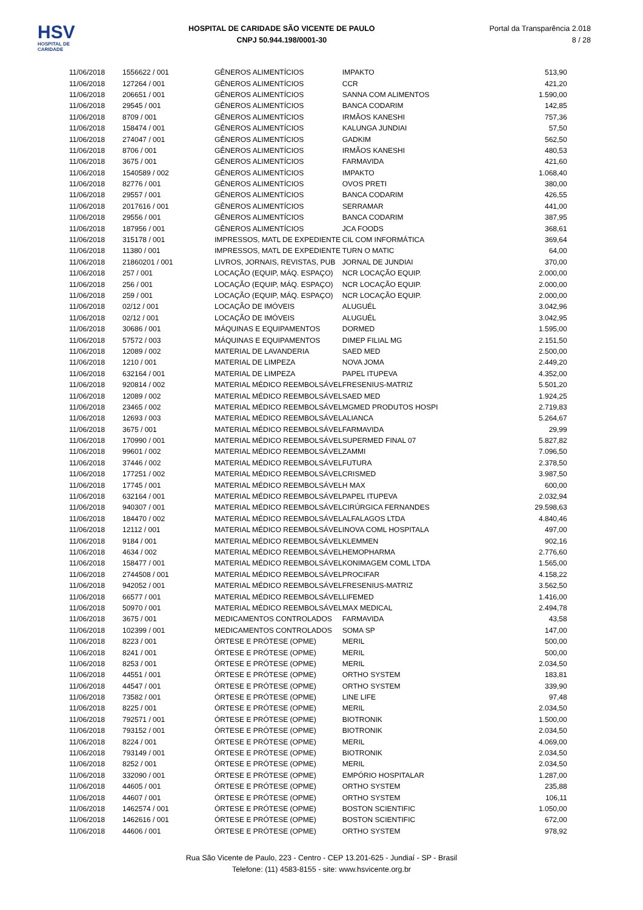HSV
HOSPITAL DE CARIDADE
HOSPITAL DE CARIDADE SÃO VICENTE DE PAULO
CNPJ 50.944.198/0001-30
Portal da Transparência 2.018
8 / 28
| 11/06/2018 | 1556622 / 001 | GÊNEROS ALIMENTÍCIOS | IMPAKTO | 513,90 |
| 11/06/2018 | 127264 / 001 | GÊNEROS ALIMENTÍCIOS | CCR | 421,20 |
| 11/06/2018 | 206651 / 001 | GÊNEROS ALIMENTÍCIOS | SANNA COM ALIMENTOS | 1.590,00 |
| 11/06/2018 | 29545 / 001 | GÊNEROS ALIMENTÍCIOS | BANCA CODARIM | 142,85 |
| 11/06/2018 | 8709 / 001 | GÊNEROS ALIMENTÍCIOS | IRMÃOS KANESHI | 757,36 |
| 11/06/2018 | 158474 / 001 | GÊNEROS ALIMENTÍCIOS | KALUNGA JUNDIAI | 57,50 |
| 11/06/2018 | 274047 / 001 | GÊNEROS ALIMENTÍCIOS | GADKIM | 562,50 |
| 11/06/2018 | 8706 / 001 | GÊNEROS ALIMENTÍCIOS | IRMÃOS KANESHI | 480,53 |
| 11/06/2018 | 3675 / 001 | GÊNEROS ALIMENTÍCIOS | FARMAVIDA | 421,60 |
| 11/06/2018 | 1540589 / 002 | GÊNEROS ALIMENTÍCIOS | IMPAKTO | 1.068,40 |
| 11/06/2018 | 82776 / 001 | GÊNEROS ALIMENTÍCIOS | OVOS PRETI | 380,00 |
| 11/06/2018 | 29557 / 001 | GÊNEROS ALIMENTÍCIOS | BANCA CODARIM | 426,55 |
| 11/06/2018 | 2017616 / 001 | GÊNEROS ALIMENTÍCIOS | SERRAMAR | 441,00 |
| 11/06/2018 | 29556 / 001 | GÊNEROS ALIMENTÍCIOS | BANCA CODARIM | 387,95 |
| 11/06/2018 | 187956 / 001 | GÊNEROS ALIMENTÍCIOS | JCA FOODS | 368,61 |
| 11/06/2018 | 315178 / 001 | IMPRESSOS, MATL DE EXPEDIENTE | CIL COM INFORMÁTICA | 369,64 |
| 11/06/2018 | 11380 / 001 | IMPRESSOS, MATL DE EXPEDIENTE | TURN O MATIC | 64,00 |
| 11/06/2018 | 21860201 / 001 | LIVROS, JORNAIS, REVISTAS, PUB | JORNAL DE JUNDIAI | 370,00 |
| 11/06/2018 | 257 / 001 | LOCAÇÃO (EQUIP, MÁQ. ESPAÇO) | NCR LOCAÇÃO EQUIP. | 2.000,00 |
| 11/06/2018 | 256 / 001 | LOCAÇÃO (EQUIP, MÁQ. ESPAÇO) | NCR LOCAÇÃO EQUIP. | 2.000,00 |
| 11/06/2018 | 259 / 001 | LOCAÇÃO (EQUIP, MÁQ. ESPAÇO) | NCR LOCAÇÃO EQUIP. | 2.000,00 |
| 11/06/2018 | 02/12 / 001 | LOCAÇÃO DE IMÓVEIS | ALUGUÉL | 3.042,96 |
| 11/06/2018 | 02/12 / 001 | LOCAÇÃO DE IMÓVEIS | ALUGUÉL | 3.042,95 |
| 11/06/2018 | 30686 / 001 | MÁQUINAS E EQUIPAMENTOS | DORMED | 1.595,00 |
| 11/06/2018 | 57572 / 003 | MÁQUINAS E EQUIPAMENTOS | DIMEP FILIAL MG | 2.151,50 |
| 11/06/2018 | 12089 / 002 | MATERIAL DE LAVANDERIA | SAED MED | 2.500,00 |
| 11/06/2018 | 1210 / 001 | MATERIAL DE LIMPEZA | NOVA JOMA | 2.449,20 |
| 11/06/2018 | 632164 / 001 | MATERIAL DE LIMPEZA | PAPEL ITUPEVA | 4.352,00 |
| 11/06/2018 | 920814 / 002 | MATERIAL MÉDICO REEMBOLSÁVEL | FRESENIUS-MATRIZ | 5.501,20 |
| 11/06/2018 | 12089 / 002 | MATERIAL MÉDICO REEMBOLSÁVEL | SAED MED | 1.924,25 |
| 11/06/2018 | 23465 / 002 | MATERIAL MÉDICO REEMBOLSÁVEL | MGMED PRODUTOS HOSPI | 2.719,83 |
| 11/06/2018 | 12693 / 003 | MATERIAL MÉDICO REEMBOLSÁVEL | ALIANCA | 5.264,67 |
| 11/06/2018 | 3675 / 001 | MATERIAL MÉDICO REEMBOLSÁVEL | FARMAVIDA | 29,99 |
| 11/06/2018 | 170990 / 001 | MATERIAL MÉDICO REEMBOLSÁVEL | SUPERMED FINAL 07 | 5.827,82 |
| 11/06/2018 | 99601 / 002 | MATERIAL MÉDICO REEMBOLSÁVEL | ZAMMI | 7.096,50 |
| 11/06/2018 | 37446 / 002 | MATERIAL MÉDICO REEMBOLSÁVEL | FUTURA | 2.378,50 |
| 11/06/2018 | 177251 / 002 | MATERIAL MÉDICO REEMBOLSÁVEL | CRISMED | 3.987,50 |
| 11/06/2018 | 17745 / 001 | MATERIAL MÉDICO REEMBOLSÁVEL | H MAX | 600,00 |
| 11/06/2018 | 632164 / 001 | MATERIAL MÉDICO REEMBOLSÁVEL | PAPEL ITUPEVA | 2.032,94 |
| 11/06/2018 | 940307 / 001 | MATERIAL MÉDICO REEMBOLSÁVEL | CIRÚRGICA FERNANDES | 29.598,63 |
| 11/06/2018 | 184470 / 002 | MATERIAL MÉDICO REEMBOLSÁVEL | ALFALAGOS LTDA | 4.840,46 |
| 11/06/2018 | 12112 / 001 | MATERIAL MÉDICO REEMBOLSÁVEL | INOVA COML HOSPITALA | 497,00 |
| 11/06/2018 | 9184 / 001 | MATERIAL MÉDICO REEMBOLSÁVEL | KLEMMEN | 902,16 |
| 11/06/2018 | 4634 / 002 | MATERIAL MÉDICO REEMBOLSÁVEL | HEMOPHARMA | 2.776,60 |
| 11/06/2018 | 158477 / 001 | MATERIAL MÉDICO REEMBOLSÁVEL | KONIMAGEM COML LTDA | 1.565,00 |
| 11/06/2018 | 2744508 / 001 | MATERIAL MÉDICO REEMBOLSÁVEL | PROCIFAR | 4.158,22 |
| 11/06/2018 | 942052 / 001 | MATERIAL MÉDICO REEMBOLSÁVEL | FRESENIUS-MATRIZ | 3.562,50 |
| 11/06/2018 | 66577 / 001 | MATERIAL MÉDICO REEMBOLSÁVEL | LIFEMED | 1.416,00 |
| 11/06/2018 | 50970 / 001 | MATERIAL MÉDICO REEMBOLSÁVEL | MAX MEDICAL | 2.494,78 |
| 11/06/2018 | 3675 / 001 | MEDICAMENTOS CONTROLADOS | FARMAVIDA | 43,58 |
| 11/06/2018 | 102399 / 001 | MEDICAMENTOS CONTROLADOS | SOMA SP | 147,00 |
| 11/06/2018 | 8223 / 001 | ÓRTESE E PRÓTESE (OPME) | MERIL | 500,00 |
| 11/06/2018 | 8241 / 001 | ÓRTESE E PRÓTESE (OPME) | MERIL | 500,00 |
| 11/06/2018 | 8253 / 001 | ÓRTESE E PRÓTESE (OPME) | MERIL | 2.034,50 |
| 11/06/2018 | 44551 / 001 | ÓRTESE E PRÓTESE (OPME) | ORTHO SYSTEM | 183,81 |
| 11/06/2018 | 44547 / 001 | ÓRTESE E PRÓTESE (OPME) | ORTHO SYSTEM | 339,90 |
| 11/06/2018 | 73582 / 001 | ÓRTESE E PRÓTESE (OPME) | LINE LIFE | 97,48 |
| 11/06/2018 | 8225 / 001 | ÓRTESE E PRÓTESE (OPME) | MERIL | 2.034,50 |
| 11/06/2018 | 792571 / 001 | ÓRTESE E PRÓTESE (OPME) | BIOTRONIK | 1.500,00 |
| 11/06/2018 | 793152 / 001 | ÓRTESE E PRÓTESE (OPME) | BIOTRONIK | 2.034,50 |
| 11/06/2018 | 8224 / 001 | ÓRTESE E PRÓTESE (OPME) | MERIL | 4.069,00 |
| 11/06/2018 | 793149 / 001 | ÓRTESE E PRÓTESE (OPME) | BIOTRONIK | 2.034,50 |
| 11/06/2018 | 8252 / 001 | ÓRTESE E PRÓTESE (OPME) | MERIL | 2.034,50 |
| 11/06/2018 | 332090 / 001 | ÓRTESE E PRÓTESE (OPME) | EMPÓRIO HOSPITALAR | 1.287,00 |
| 11/06/2018 | 44605 / 001 | ÓRTESE E PRÓTESE (OPME) | ORTHO SYSTEM | 235,88 |
| 11/06/2018 | 44607 / 001 | ÓRTESE E PRÓTESE (OPME) | ORTHO SYSTEM | 106,11 |
| 11/06/2018 | 1462574 / 001 | ÓRTESE E PRÓTESE (OPME) | BOSTON SCIENTIFIC | 1.050,00 |
| 11/06/2018 | 1462616 / 001 | ÓRTESE E PRÓTESE (OPME) | BOSTON SCIENTIFIC | 672,00 |
| 11/06/2018 | 44606 / 001 | ÓRTESE E PRÓTESE (OPME) | ORTHO SYSTEM | 978,92 |
Rua São Vicente de Paulo, 223 - Centro - CEP 13.201-625 - Jundiaí - SP - Brasil
Telefone: (11) 4583-8155 - site: www.hsvicente.org.br